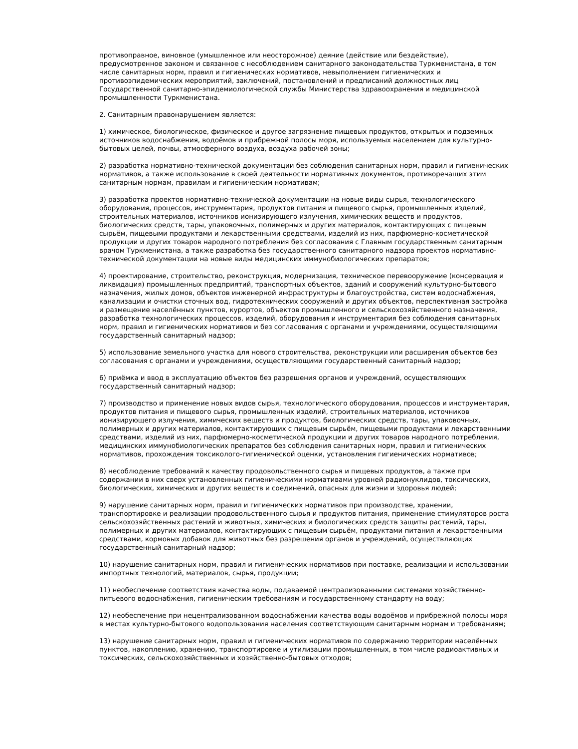противоправное, виновное (умышленное или неосторожное) деяние (действие или бездействие), предусмотренное законом и связанное с несоблюдением санитарного законодательства Туркменистана, в том числе санитарных норм, правил и гигиенических нормативов, невыполнением гигиенических и противоэпидемических мероприятий, заключений, постановлений и предписаний должностных лиц Государственной санитарно-эпидемиологической службы Министерства здравоохранения и медицинской промышленности Туркменистана.
2. Санитарным правонарушением является:
1) химическое, биологическое, физическое и другое загрязнение пищевых продуктов, открытых и подземных источников водоснабжения, водоёмов и прибрежной полосы моря, используемых населением для культурно-бытовых целей, почвы, атмосферного воздуха, воздуха рабочей зоны;
2) разработка нормативно-технической документации без соблюдения санитарных норм, правил и гигиенических нормативов, а также использование в своей деятельности нормативных документов, противоречащих этим санитарным нормам, правилам и гигиеническим нормативам;
3) разработка проектов нормативно-технической документации на новые виды сырья, технологического оборудования, процессов, инструментария, продуктов питания и пищевого сырья, промышленных изделий, строительных материалов, источников ионизирующего излучения, химических веществ и продуктов, биологических средств, тары, упаковочных, полимерных и других материалов, контактирующих с пищевым сырьём, пищевыми продуктами и лекарственными средствами, изделий из них, парфюмерно-косметической продукции и других товаров народного потребления без согласования с Главным государственным санитарным врачом Туркменистана, а также разработка без государственного санитарного надзора проектов нормативно-технической документации на новые виды медицинских иммунобиологических препаратов;
4) проектирование, строительство, реконструкция, модернизация, техническое перевооружение (консервация и ликвидация) промышленных предприятий, транспортных объектов, зданий и сооружений культурно-бытового назначения, жилых домов, объектов инженерной инфраструктуры и благоустройства, систем водоснабжения, канализации и очистки сточных вод, гидротехнических сооружений и других объектов, перспективная застройка и размещение населённых пунктов, курортов, объектов промышленного и сельскохозяйственного назначения, разработка технологических процессов, изделий, оборудования и инструментария без соблюдения санитарных норм, правил и гигиенических нормативов и без согласования с органами и учреждениями, осуществляющими государственный санитарный надзор;
5) использование земельного участка для нового строительства, реконструкции или расширения объектов без согласования с органами и учреждениями, осуществляющими государственный санитарный надзор;
6) приёмка и ввод в эксплуатацию объектов без разрешения органов и учреждений, осуществляющих государственный санитарный надзор;
7) производство и применение новых видов сырья, технологического оборудования, процессов и инструментария, продуктов питания и пищевого сырья, промышленных изделий, строительных материалов, источников ионизирующего излучения, химических веществ и продуктов, биологических средств, тары, упаковочных, полимерных и других материалов, контактирующих с пищевым сырьём, пищевыми продуктами и лекарственными средствами, изделий из них, парфюмерно-косметической продукции и других товаров народного потребления, медицинских иммунобиологических препаратов без соблюдения санитарных норм, правил и гигиенических нормативов, прохождения токсиколого-гигиенической оценки, установления гигиенических нормативов;
8) несоблюдение требований к качеству продовольственного сырья и пищевых продуктов, а также при содержании в них сверх установленных гигиеническими нормативами уровней радионуклидов, токсических, биологических, химических и других веществ и соединений, опасных для жизни и здоровья людей;
9) нарушение санитарных норм, правил и гигиенических нормативов при производстве, хранении, транспортировке и реализации продовольственного сырья и продуктов питания, применение стимуляторов роста сельскохозяйственных растений и животных, химических и биологических средств защиты растений, тары, полимерных и других материалов, контактирующих с пищевым сырьём, продуктами питания и лекарственными средствами, кормовых добавок для животных без разрешения органов и учреждений, осуществляющих государственный санитарный надзор;
10) нарушение санитарных норм, правил и гигиенических нормативов при поставке, реализации и использовании импортных технологий, материалов, сырья, продукции;
11) необеспечение соответствия качества воды, подаваемой централизованными системами хозяйственно-питьевого водоснабжения, гигиеническим требованиям и государственному стандарту на воду;
12) необеспечение при нецентрализованном водоснабжении качества воды водоёмов и прибрежной полосы моря в местах культурно-бытового водопользования населения соответствующим санитарным нормам и требованиям;
13) нарушение санитарных норм, правил и гигиенических нормативов по содержанию территории населённых пунктов, накоплению, хранению, транспортировке и утилизации промышленных, в том числе радиоактивных и токсических, сельскохозяйственных и хозяйственно-бытовых отходов;